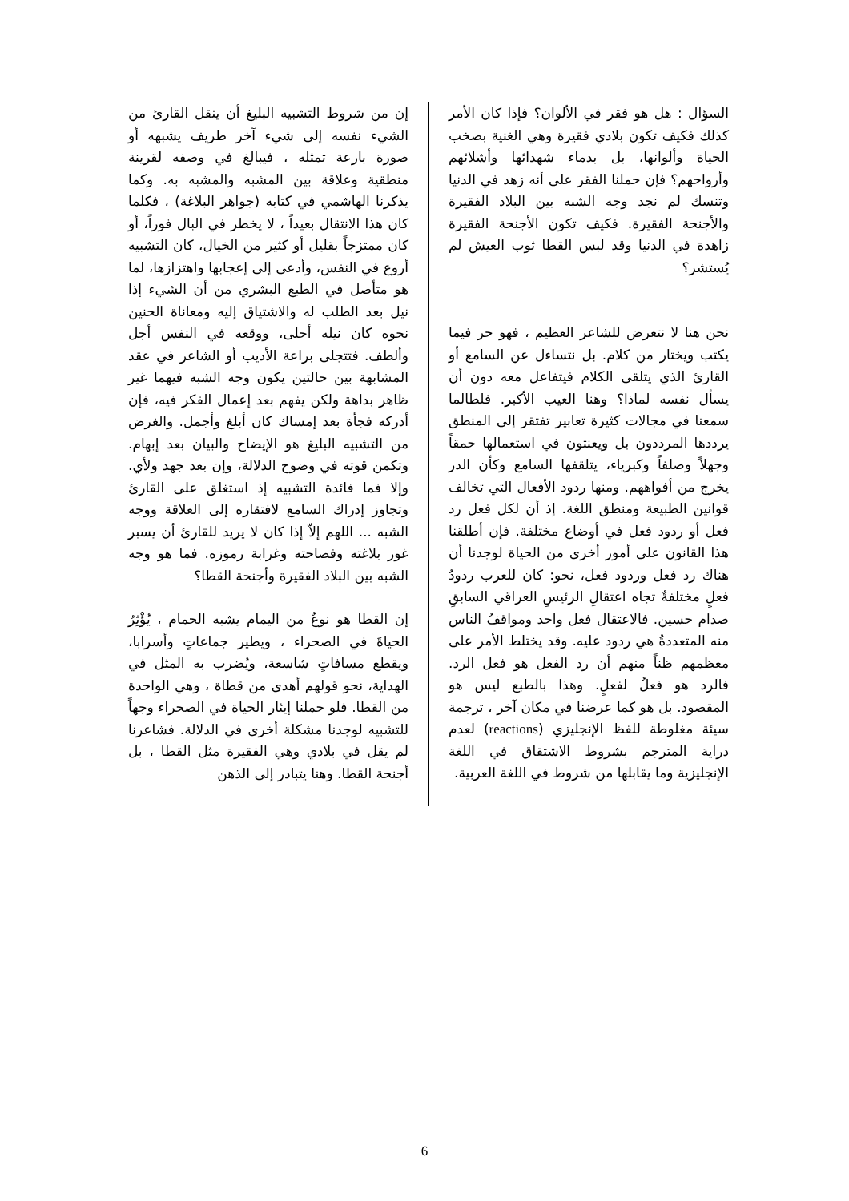إن من شروط التشبيه البليغ أن ينقل القارئ من الشيء نفسه إلى شيء آخر طريف يشبهه أو صورة بارعة تمثله ، فيبالغ في وصفه لقرينة منطقية وعلاقة بين المشبه والمشبه به. وكما يذكرنا الهاشمي في كتابه (جواهر البلاغة) ، فكلما كان هذا الانتقال بعيداً ، لا يخطر في البال فوراً، أو كان ممتزجاً بقليل أو كثير من الخيال، كان التشبيه أروع في النفس، وأدعى إلى إعجابها واهتزازها، لما هو متأصل في الطبع البشري من أن الشيء إذا نيل بعد الطلب له والاشتياق إليه ومعاناة الحنين نحوه كان نيله أحلى، ووقعه في النفس أجل وألطف. فتتجلى براعة الأديب أو الشاعر في عقد المشابهة بين حالتين يكون وجه الشبه فيهما غير ظاهر بداهة ولكن يفهم بعد إعمال الفكر فيه، فإن أدركه فجأة بعد إمساك كان أبلغ وأجمل. والغرض من التشبيه البليغ هو الإيضاح والبيان بعد إبهام. وتكمن قوته في وضوح الدلالة، وإن بعد جهد ولأي. وإلا فما فائدة التشبيه إذ استغلق على القارئ وتجاوز إدراك السامع لافتقاره إلى العلاقة ووجه الشبه ... اللهم إلاّ إذا كان لا يريد للقارئ أن يسبر غور بلاغته وفصاحته وغرابة رموزه. فما هو وجه الشبه بين البلاد الفقيرة وأجنحة القطا؟
إن القطا هو نوعٌ من اليمام يشبه الحمام ، يُؤْثِرُ الحياةَ في الصحراء ، ويطير جماعاتٍ وأسرابا، ويقطع مسافاتٍ شاسعة، ويُضرب به المثل في الهداية، نحو قولهم أهدى من قطاة ، وهي الواحدة من القطا. فلو حملنا إيثار الحياة في الصحراء وجهاً للتشبيه لوجدنا مشكلة أخرى في الدلالة. فشاعرنا لم يقل في بلادي وهي الفقيرة مثل القطا ، بل أجنحة القطا. وهنا يتبادر إلى الذهن
السؤال : هل هو فقر في الألوان؟ فإذا كان الأمر كذلك فكيف تكون بلادي فقيرة وهي الغنية بصخب الحياة وألوانها، بل بدماء شهدائها وأشلائهم وأرواحهم؟ فإن حملنا الفقر على أنه زهد في الدنيا وتنسك لم نجد وجه الشبه بين البلاد الفقيرة والأجنحة الفقيرة. فكيف تكون الأجنحة الفقيرة زاهدة في الدنيا وقد لبس القطا ثوب العيش لم يُستشر؟
نحن هنا لا نتعرض للشاعر العظيم ، فهو حر فيما يكتب ويختار من كلام. بل نتساءل عن السامع أو القارئ الذي يتلقى الكلام فيتفاعل معه دون أن يسأل نفسه لماذا؟ وهنا العيب الأكبر. فلطالما سمعنا في مجالات كثيرة تعابير تفتقر إلى المنطق يرددها المرددون بل ويعنتون في استعمالها حمقاً وجهلاً وصلفاً وكبرياء، يتلقفها السامع وكأن الدر يخرج من أفواههم. ومنها ردود الأفعال التي تخالف قوانين الطبيعة ومنطق اللغة. إذ أن لكل فعل رد فعل أو ردود فعل في أوضاع مختلفة. فإن أطلقنا هذا القانون على أمور أخرى من الحياة لوجدنا أن هناك رد فعل وردود فعل، نحو: كان للعرب ردودُ فعلٍ مختلفةٌ تجاه اعتقالِ الرئيسِ العراقي السابقِ صدام حسين. فالاعتقال فعل واحد ومواقفُ الناس منه المتعددةُ هي ردود عليه. وقد يختلط الأمر على معظمهم ظناً منهم أن رد الفعل هو فعل الرد. فالرد هو فعلٌ لفعلٍ. وهذا بالطبع ليس هو المقصود. بل هو كما عرضنا في مكان آخر ، ترجمة سيئة مغلوطة للفظ الإنجليزي (reactions) لعدم دراية المترجم بشروط الاشتقاق في اللغة الإنجليزية وما يقابلها من شروط في اللغة العربية.
6